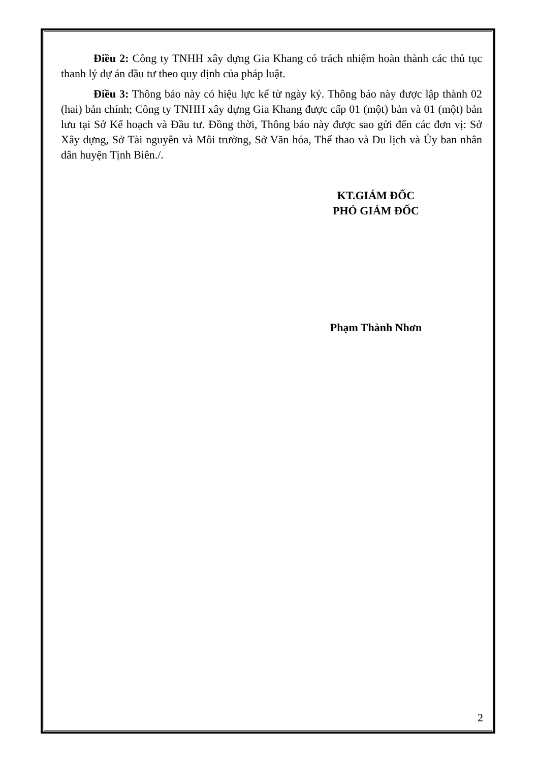Điều 2: Công ty TNHH xây dựng Gia Khang có trách nhiệm hoàn thành các thủ tục thanh lý dự án đầu tư theo quy định của pháp luật.
Điều 3: Thông báo này có hiệu lực kể từ ngày ký. Thông báo này được lập thành 02 (hai) bản chính; Công ty TNHH xây dựng Gia Khang được cấp 01 (một) bản và 01 (một) bản lưu tại Sở Kế hoạch và Đầu tư. Đồng thời, Thông báo này được sao gửi đến các đơn vị: Sở Xây dựng, Sở Tài nguyên và Môi trường, Sở Văn hóa, Thể thao và Du lịch và Ủy ban nhân dân huyện Tịnh Biên./.
KT.GIÁM ĐỐC
PHÓ GIÁM ĐỐC
Phạm Thành Nhơn
2